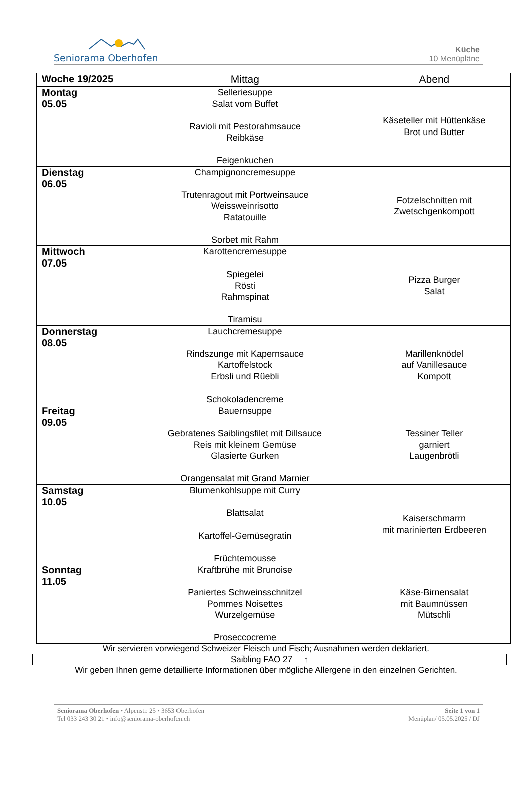Seniorama Oberhofen
Küche
10 Menüpläne
| Woche 19/2025 | Mittag | Abend |
| --- | --- | --- |
| Montag 05.05 | Selleriesuppe Salat vom Buffet Ravioli mit Pestorahmsauce Reibkäse Feigenkuchen | Käseteller mit Hüttenkäse Brot und Butter |
| Dienstag 06.05 | Champignoncremesuppe Trutenragout mit Portweinsauce Weissweinrisotto Ratatouille Sorbet mit Rahm | Fotzelschnitten mit Zwetschgenkompott |
| Mittwoch 07.05 | Karottencremesuppe Spiegelei Rösti Rahmspinat Tiramisu | Pizza Burger Salat |
| Donnerstag 08.05 | Lauchcremesuppe Rindszunge mit Kapernsauce Kartoffelstock Erbsli und Rüebli Schokoladencreme | Marillenknödel auf Vanillesauce Kompott |
| Freitag 09.05 | Bauernsuppe Gebratenes Saiblingsfilet mit Dillsauce Reis mit kleinem Gemüse Glasierte Gurken Orangensalat mit Grand Marnier | Tessiner Teller garniert Laugenbrötli |
| Samstag 10.05 | Blumenkohlsuppe mit Curry Blattsalat Kartoffel-Gemüsegratin Früchtemousse | Kaiserschmarrn mit marinierten Erdbeeren |
| Sonntag 11.05 | Kraftbrühe mit Brunoise Paniertes Schweinsschnitzel Pommes Noisettes Wurzelgemüse Proseccocreme | Käse-Birnensalat mit Baumnüssen Mütschli |
Wir servieren vorwiegend Schweizer Fleisch und Fisch; Ausnahmen werden deklariert.
Saibling FAO 27 ↑
Wir geben Ihnen gerne detaillierte Informationen über mögliche Allergene in den einzelnen Gerichten.
Seniorama Oberhofen • Alpenstr. 25 • 3653 Oberhofen
Tel 033 243 30 21 • info@seniorama-oberhofen.ch
Seite 1 von 1
Menüplan/ 05.05.2025 / DJ